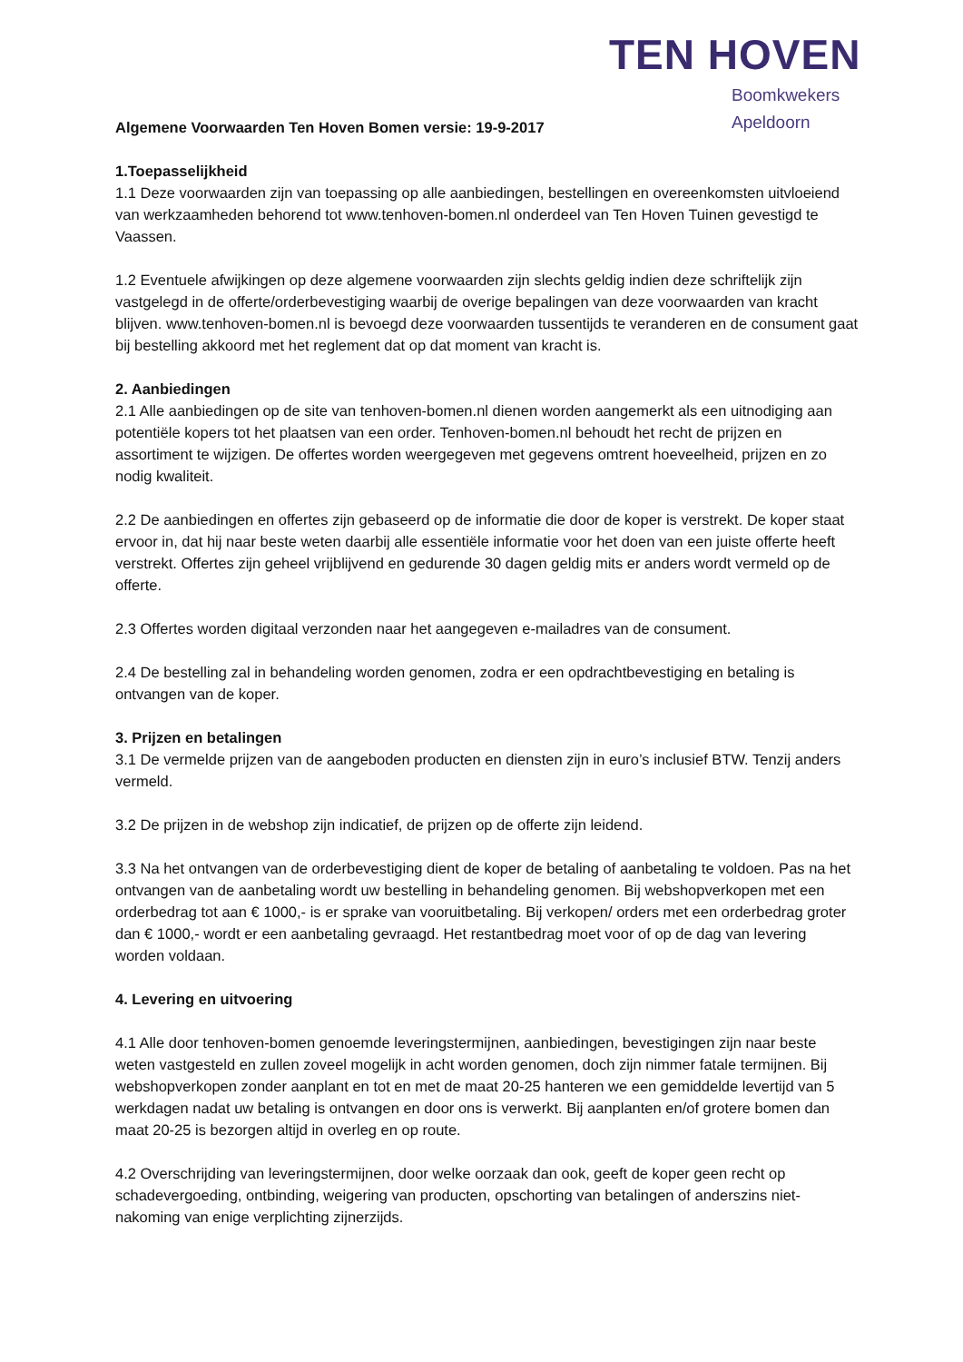TEN HOVEN
Boomkwekers
Apeldoorn
Algemene Voorwaarden Ten Hoven Bomen versie: 19-9-2017
1.Toepasselijkheid
1.1 Deze voorwaarden zijn van toepassing op alle aanbiedingen, bestellingen en overeenkomsten uitvloeiend van werkzaamheden behorend tot www.tenhoven-bomen.nl onderdeel van Ten Hoven Tuinen gevestigd te Vaassen.
1.2 Eventuele afwijkingen op deze algemene voorwaarden zijn slechts geldig indien deze schriftelijk zijn vastgelegd in de offerte/orderbevestiging waarbij de overige bepalingen van deze voorwaarden van kracht blijven. www.tenhoven-bomen.nl is bevoegd deze voorwaarden tussentijds te veranderen en de consument gaat bij bestelling akkoord met het reglement dat op dat moment van kracht is.
2. Aanbiedingen
2.1 Alle aanbiedingen op de site van tenhoven-bomen.nl dienen worden aangemerkt als een uitnodiging aan potentiële kopers tot het plaatsen van een order. Tenhoven-bomen.nl behoudt het recht de prijzen en assortiment te wijzigen. De offertes worden weergegeven met gegevens omtrent hoeveelheid, prijzen en zo nodig kwaliteit.
2.2 De aanbiedingen en offertes zijn gebaseerd op de informatie die door de koper is verstrekt. De koper staat ervoor in, dat hij naar beste weten daarbij alle essentiële informatie voor het doen van een juiste offerte heeft verstrekt. Offertes zijn geheel vrijblijvend en gedurende 30 dagen geldig mits er anders wordt vermeld op de offerte.
2.3 Offertes worden digitaal verzonden naar het aangegeven e-mailadres van de consument.
2.4 De bestelling zal in behandeling worden genomen, zodra er een opdrachtbevestiging en betaling is ontvangen van de koper.
3. Prijzen en betalingen
3.1 De vermelde prijzen van de aangeboden producten en diensten zijn in euro’s inclusief BTW. Tenzij anders vermeld.
3.2 De prijzen in de webshop zijn indicatief, de prijzen op de offerte zijn leidend.
3.3 Na het ontvangen van de orderbevestiging dient de koper de betaling of aanbetaling te voldoen. Pas na het ontvangen van de aanbetaling wordt uw bestelling in behandeling genomen. Bij webshopverkopen met een orderbedrag tot aan € 1000,- is er sprake van vooruitbetaling. Bij verkopen/ orders met een orderbedrag groter dan € 1000,- wordt er een aanbetaling gevraagd. Het restantbedrag moet voor of op de dag van levering worden voldaan.
4. Levering en uitvoering
4.1 Alle door tenhoven-bomen genoemde leveringstermijnen, aanbiedingen, bevestigingen zijn naar beste weten vastgesteld en zullen zoveel mogelijk in acht worden genomen, doch zijn nimmer fatale termijnen. Bij webshopverkopen zonder aanplant en tot en met de maat 20-25 hanteren we een gemiddelde levertijd van 5 werkdagen nadat uw betaling is ontvangen en door ons is verwerkt. Bij aanplanten en/of grotere bomen dan maat 20-25 is bezorgen altijd in overleg en op route.
4.2 Overschrijding van leveringstermijnen, door welke oorzaak dan ook, geeft de koper geen recht op schadevergoeding, ontbinding, weigering van producten, opschorting van betalingen of anderszins niet-nakoming van enige verplichting zijnerzijds.